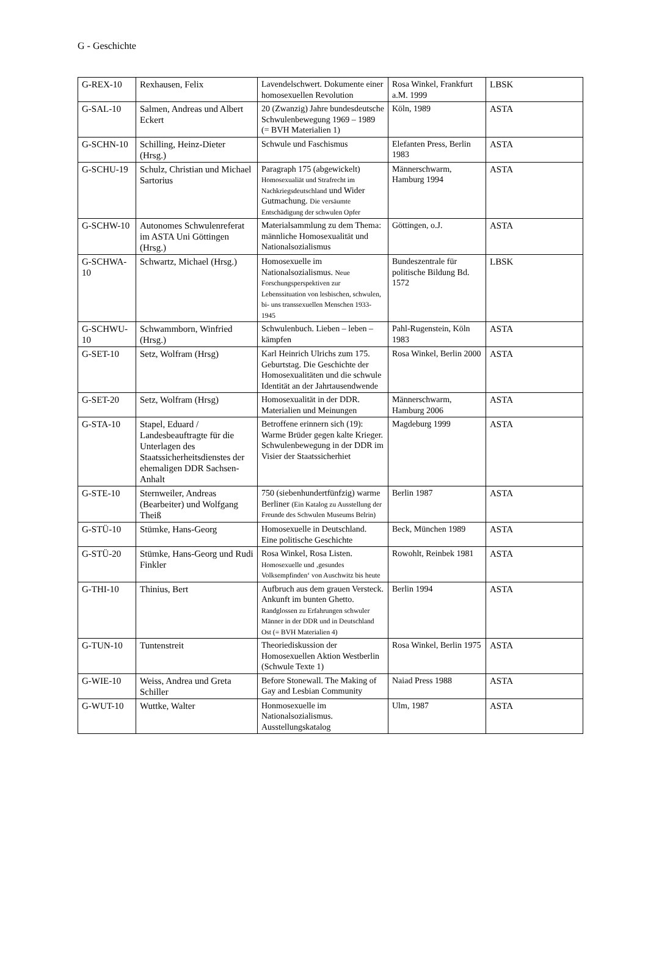G - Geschichte
| G-REX-10 | Rexhausen, Felix | Lavendelschwert. Dokumente einer homosexuellen Revolution | Rosa Winkel, Frankfurt a.M. 1999 | LBSK |
| G-SAL-10 | Salmen, Andreas und Albert Eckert | 20 (Zwanzig) Jahre bundesdeutsche Schwulenbewegung 1969 – 1989 (= BVH Materialien 1) | Köln, 1989 | ASTA |
| G-SCHN-10 | Schilling, Heinz-Dieter (Hrsg.) | Schwule und Faschismus | Elefanten Press, Berlin 1983 | ASTA |
| G-SCHU-19 | Schulz, Christian und Michael Sartorius | Paragraph 175 (abgewickelt) Homosexualiät und Strafrecht im Nachkriegsdeutschland und Wider Gutmachung. Die versäumte Entschädigung der schwulen Opfer | Männerschwarm, Hamburg 1994 | ASTA |
| G-SCHW-10 | Autonomes Schwulenreferat im ASTA Uni Göttingen (Hrsg.) | Materialsammlung zu dem Thema: männliche Homosexualität und Nationalsozialismus | Göttingen, o.J. | ASTA |
| G-SCHWA-10 | Schwartz, Michael (Hrsg.) | Homosexuelle im Nationalsozialismus. Neue Forschungsperspektiven zur Lebenssituation von lesbischen, schwulen, bi- uns transsexuellen Menschen 1933-1945 | Bundeszentrale für politische Bildung Bd. 1572 | LBSK |
| G-SCHWU-10 | Schwammborn, Winfried (Hrsg.) | Schwulenbuch. Lieben – leben – kämpfen | Pahl-Rugenstein, Köln 1983 | ASTA |
| G-SET-10 | Setz, Wolfram (Hrsg) | Karl Heinrich Ulrichs zum 175. Geburtstag. Die Geschichte der Homosexualitäten und die schwule Identität an der Jahrtausendwende | Rosa Winkel, Berlin 2000 | ASTA |
| G-SET-20 | Setz, Wolfram (Hrsg) | Homosexualität in der DDR. Materialien und Meinungen | Männerschwarm, Hamburg 2006 | ASTA |
| G-STA-10 | Stapel, Eduard / Landesbeauftragte für die Unterlagen des Staatssicherheitsdienstes der ehemaligen DDR Sachsen-Anhalt | Betroffene erinnern sich (19): Warme Brüder gegen kalte Krieger. Schwulenbewegung in der DDR im Visier der Staatssicherhiet | Magdeburg 1999 | ASTA |
| G-STE-10 | Sternweiler, Andreas (Bearbeiter) und Wolfgang Theiß | 750 (siebenhundertfünfzig) warme Berliner (Ein Katalog zu Ausstellung der Freunde des Schwulen Museums Belrin) | Berlin 1987 | ASTA |
| G-STÜ-10 | Stümke, Hans-Georg | Homosexuelle in Deutschland. Eine politische Geschichte | Beck, München 1989 | ASTA |
| G-STÜ-20 | Stümke, Hans-Georg und Rudi Finkler | Rosa Winkel, Rosa Listen. Homosexuelle und ‚gesundes Volksempfinden‘ von Auschwitz bis heute | Rowohlt, Reinbek 1981 | ASTA |
| G-THI-10 | Thinius, Bert | Aufbruch aus dem grauen Versteck. Ankunft im bunten Ghetto. Randglossen zu Erfahrungen schwuler Männer in der DDR und in Deutschland Ost (= BVH Materialien 4) | Berlin 1994 | ASTA |
| G-TUN-10 | Tuntenstreit | Theoriediskussion der Homosexuellen Aktion Westberlin (Schwule Texte 1) | Rosa Winkel, Berlin 1975 | ASTA |
| G-WIE-10 | Weiss, Andrea und Greta Schiller | Before Stonewall. The Making of Gay and Lesbian Community | Naiad Press 1988 | ASTA |
| G-WUT-10 | Wuttke, Walter | Honmosexuelle im Nationalsozialismus. Ausstellungskatalog | Ulm, 1987 | ASTA |